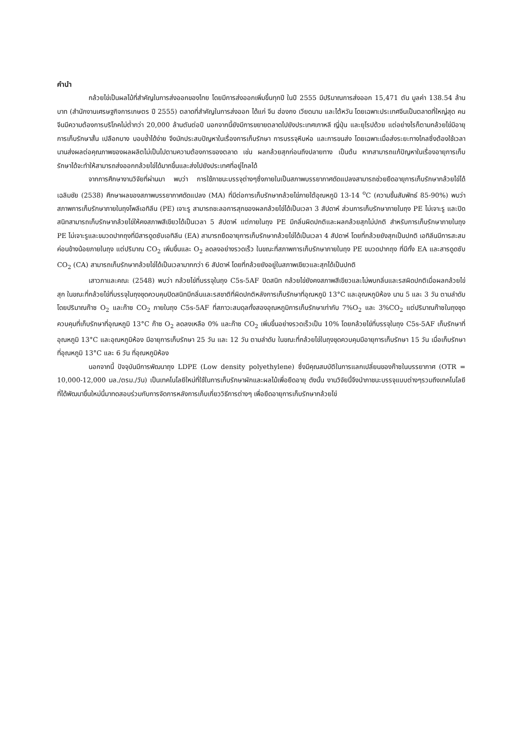คำนำ
กล้วยไข่เป็นผลไม้ที่สำคัญในการส่งออกของไทย โดยมีการส่งออกเพิ่มขึ้นทุกปี ในปี 2555 มีปริมาณการส่งออก 15,471 ตัน มูลค่า 138.54 ล้านบาท (สำนักงานเศรษฐกิจการเกษตร ปี 2555) ตลาดที่สำคัญในการส่งออก ได้แก่ จีน ฮ่องกง เวียดนาม และไต้หวัน โดยเฉพาะประเทศจีนเป็นตลาดที่ใหญ่สุด คนจีนมีความต้องการบริโภคไม่ต่ำกว่า 20,000 ล้านตันต่อปี นอกจากนี้ยังมีการขยายตลาดไปยังประเทศเกาหลี ญี่ปุ่น และยุโรปด้วย แต่อย่างไรก็ตามกล้วยไข่มีอายุการเก็บรักษาสั้น เปลือกบาง บอบช้ำได้ง่าย จึงมักประสบปัญหาในเรื่องการเก็บรักษา การบรรจุหีบห่อ และการขนส่ง โดยเฉพาะเมื่อส่งระยะทางไกลซึ่งต้องใช้เวลานานส่งผลต่อคุณภาพของผลผลิตไม่เป็นไปตามความต้องการของตลาด เช่น ผลกล้วยสุกก่อนถึงปลายทาง เป็นต้น หากสามารถแก้ปัญหาในเรื่องอายุการเก็บรักษาได้จะทำให้สามารถส่งออกกล้วยไข่ได้มากขึ้นและส่งไปยังประเทศที่อยู่ไกลได้
จากการศึกษางานวิจัยที่ผ่านมา พบว่า การใช้ภาชนะบรรจุต่างๆซึ่งภายในเป็นสภาพบรรยากาศดัดแปลงสามารถช่วยยืดอายุการเก็บรักษากล้วยไข่ได้ เฉลิมชัย (2538) ศึกษาผลของสภาพบรรยากาศดัดแปลง (MA) ที่มีต่อการเก็บรักษากล้วยไข่ภายใต้อุณหภูมิ 13-14 <sup>o</sup>C (ความชื้นสัมพัทธ์ 85-90%) พบว่าสภาพการเก็บรักษาภายในถุงโพลีเอทิลีน (PE) เจาะรู สามารถชะลอการสุกของผลกล้วยไข่ได้เป็นเวลา 3 สัปดาห์ ส่วนการเก็บรักษาภายในถุง PE ไม่เจาะรู และปิดสนิทสามารถเก็บรักษากล้วยไข่ให้คงสภาพสีเขียวได้เป็นเวลา 5 สัปดาห์ แต่ภายในถุง PE มีกลิ่นผิดปกติและผลกล้วยสุกไม่ปกติ สำหรับการเก็บรักษาภายในถุง PE ไม่เจาะรูและขมวดปากถุงที่มีสารดูดซับเอทิลีน (EA) สามารถยืดอายุการเก็บรักษากล้วยไข่ได้เป็นเวลา 4 สัปดาห์ โดยที่กล้วยยังสุกเป็นปกติ เอทิลีนมีการสะสมค่อนข้างน้อยภายในถุง แต่ปริมาณ CO<sub>2</sub> เพิ่มขึ้นและ O<sub>2</sub> ลดลงอย่างรวดเร็ว ในขณะที่สภาพการเก็บรักษาภายในถุง PE ขมวดปากถุง ที่มีทั้ง EA และสารดูดซับ CO<sub>2</sub> (CA) สามารถเก็บรักษากล้วยไข่ได้เป็นเวลามากกว่า 6 สัปดาห์ โดยที่กล้วยยังอยู่ในสภาพเขียวและสุกได้เป็นปกติ
เสาวภาและคณะ (2548) พบว่า กล้วยไข่ที่บรรจุในถุง C5s-5AF ปิดสนิท กล้วยไข่ยังคงสภาพสีเขียวและไม่พบกลิ่นและรสผิดปกติเมื่อผลกล้วยไข่สุก ในขณะที่กล้วยไข่ที่บรรจุในถุงชุดควบคุมปิดสนิทมีกลิ่นและรสชาติที่ผิดปกติหลังการเก็บรักษาที่อุณหภูมิ 13°C และอุณหภูมิห้อง นาน 5 และ 3 วัน ตามลำดับ โดยปริมาณก๊าซ O<sub>2</sub> และก๊าซ CO<sub>2</sub> ภายในถุง C5s-5AF ที่สภาวะสมดุลทั้งสองอุณหภูมิการเก็บรักษาเท่ากับ 7%O<sub>2</sub> และ 3%CO<sub>2</sub> แต่ปริมาณก๊าซในถุงชุดควบคุมที่เก็บรักษาที่อุณหภูมิ 13°C ก๊าซ O<sub>2</sub> ลดลงเหลือ 0% และก๊าซ CO<sub>2</sub> เพิ่มขึ้นอย่างรวดเร็วเป็น 10% โดยกล้วยไข่ที่บรรจุในถุง C5s-5AF เก็บรักษาที่อุณหภูมิ 13°C และอุณหภูมิห้อง มีอายุการเก็บรักษา 25 วัน และ 12 วัน ตามลำดับ ในขณะที่กล้วยไข่ในถุงชุดควบคุมมีอายุการเก็บรักษา 15 วัน เมื่อเก็บรักษาที่อุณหภูมิ 13°C และ 6 วัน ที่อุณหภูมิห้อง
นอกจากนี้ ปัจจุบันมีการพัฒนาถุง LDPE (Low density polyethylene) ซึ่งมีคุณสมบัติในการแลกเปลี่ยนของก๊าซในบรรยากาศ (OTR = 10,000-12,000 มล./ตรม./วัน) เป็นเทคโนโลยีใหม่ที่ใช้ในการเก็บรักษาผักและผลไม้เพื่อยืดอายุ ดังนั้น งานวิจัยนี้จึงนำภาชนะบรรจุแบบต่างๆรวมถึงเทคโนโลยีที่ได้พัฒนาขึ้นใหม่นี้มาทดสอบร่วมกับการจัดการหลังการเก็บเกี่ยววิธีการต่างๆ เพื่อยืดอายุการเก็บรักษากล้วยไข่